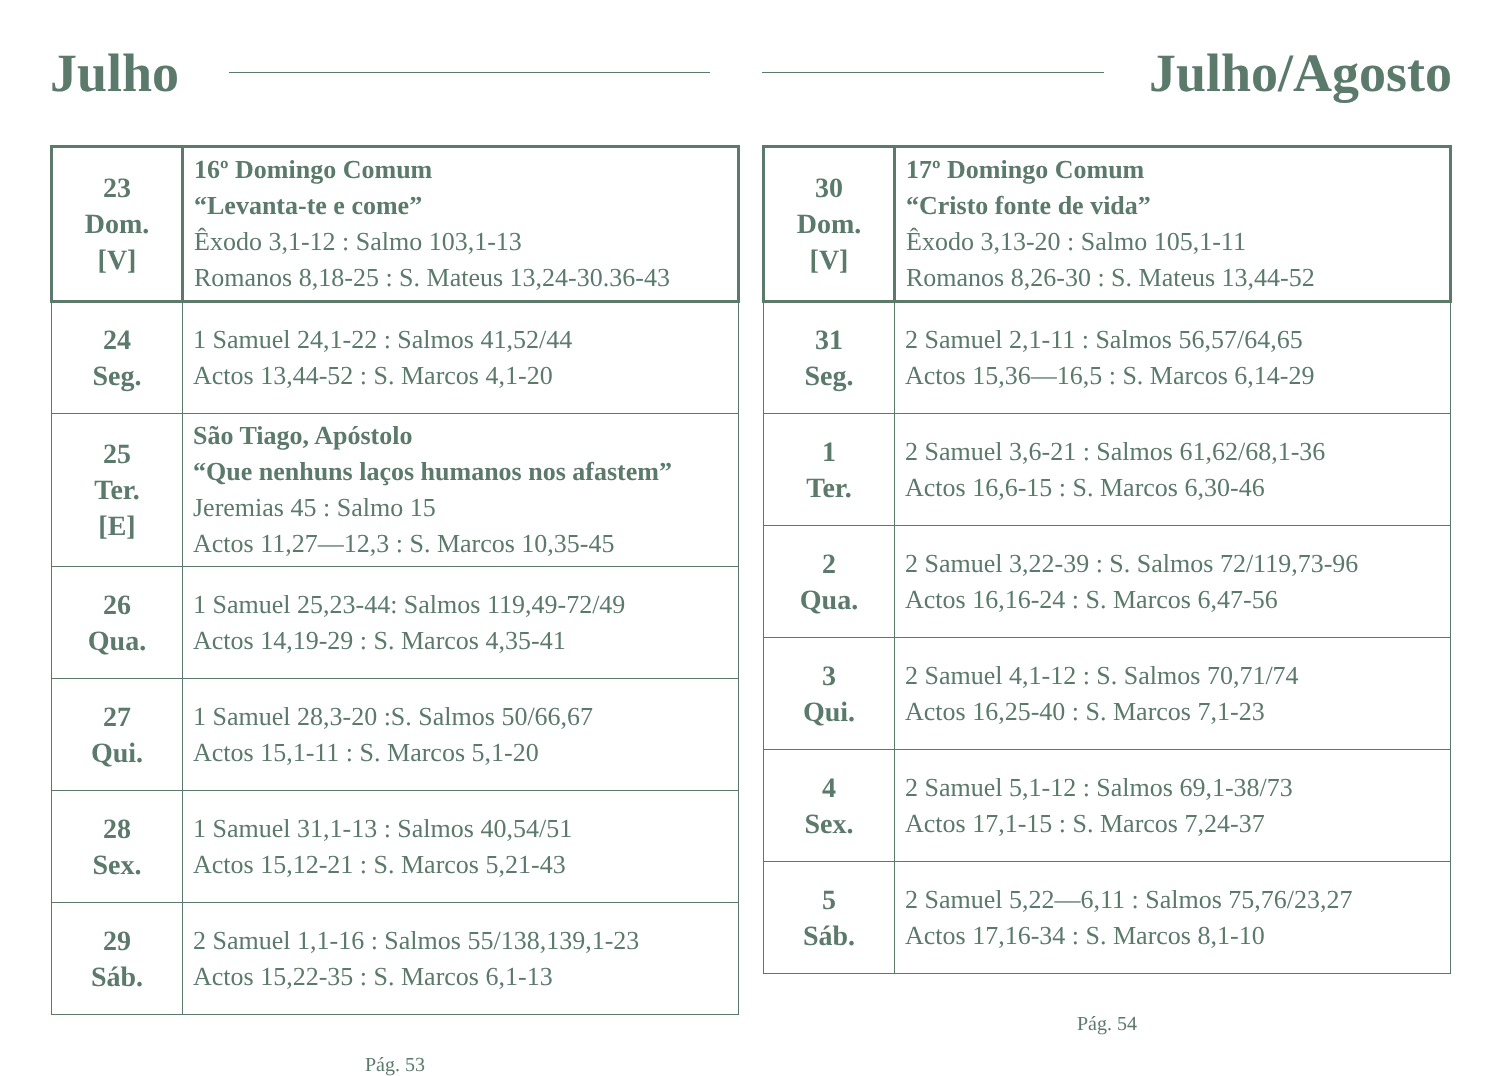Julho
| 23 Dom. [V] | 16º Domingo Comum “Levanta-te e come” Êxodo 3,1-12 : Salmo 103,1-13 Romanos 8,18-25 : S. Mateus 13,24-30.36-43 |
| 24 Seg. | 1 Samuel 24,1-22 : Salmos 41,52/44 Actos 13,44-52 : S. Marcos 4,1-20 |
| 25 Ter. [E] | São Tiago, Apóstolo “Que nenhuns laços humanos nos afastem” Jeremias 45 : Salmo 15 Actos 11,27—12,3 : S. Marcos 10,35-45 |
| 26 Qua. | 1 Samuel 25,23-44: Salmos 119,49-72/49 Actos 14,19-29 : S. Marcos 4,35-41 |
| 27 Qui. | 1 Samuel 28,3-20 :S. Salmos 50/66,67 Actos 15,1-11 : S. Marcos 5,1-20 |
| 28 Sex. | 1 Samuel 31,1-13 : Salmos 40,54/51 Actos 15,12-21 : S. Marcos 5,21-43 |
| 29 Sáb. | 2 Samuel 1,1-16 : Salmos 55/138,139,1-23 Actos 15,22-35 : S. Marcos 6,1-13 |
Pág. 53
Julho/Agosto
| 30 Dom. [V] | 17º Domingo Comum “Cristo fonte de vida” Êxodo 3,13-20 : Salmo 105,1-11 Romanos 8,26-30 : S. Mateus 13,44-52 |
| 31 Seg. | 2 Samuel 2,1-11 : Salmos 56,57/64,65 Actos 15,36—16,5 : S. Marcos 6,14-29 |
| 1 Ter. | 2 Samuel 3,6-21 : Salmos 61,62/68,1-36 Actos 16,6-15 : S. Marcos 6,30-46 |
| 2 Qua. | 2 Samuel 3,22-39 : S. Salmos 72/119,73-96 Actos 16,16-24 : S. Marcos 6,47-56 |
| 3 Qui. | 2 Samuel 4,1-12 : S. Salmos 70,71/74 Actos 16,25-40 : S. Marcos 7,1-23 |
| 4 Sex. | 2 Samuel 5,1-12 : Salmos 69,1-38/73 Actos 17,1-15 : S. Marcos 7,24-37 |
| 5 Sáb. | 2 Samuel 5,22—6,11 : Salmos 75,76/23,27 Actos 17,16-34 : S. Marcos 8,1-10 |
Pág. 54